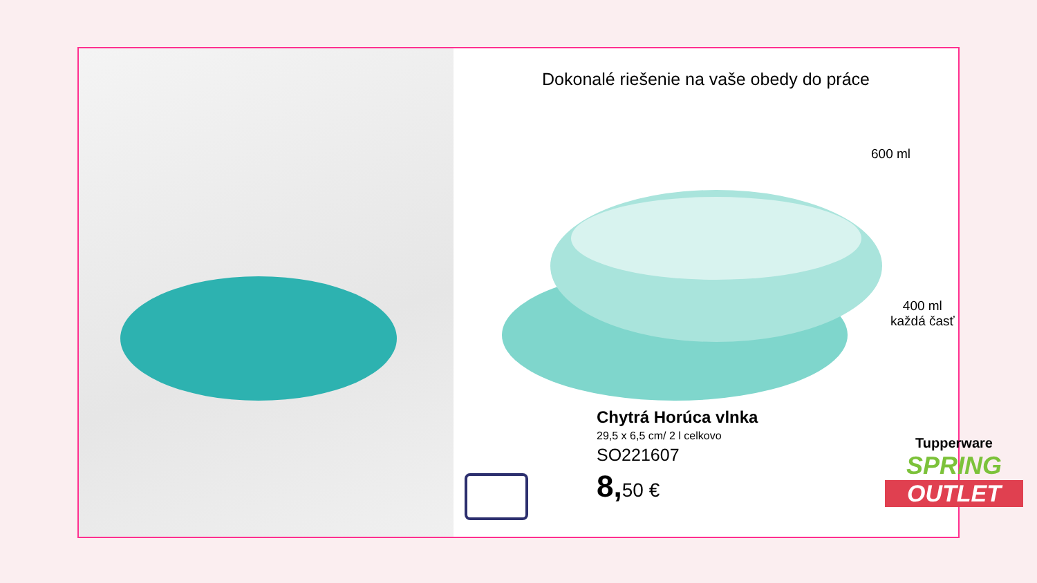Dokonalé riešenie na vaše obedy do práce
600 ml
400 ml
každá časť
Chytrá Horúca vlnka
29,5 x 6,5 cm/ 2 l celkovo
SO221607
8, 50 €
Tupperware
SPRING
OUTLET